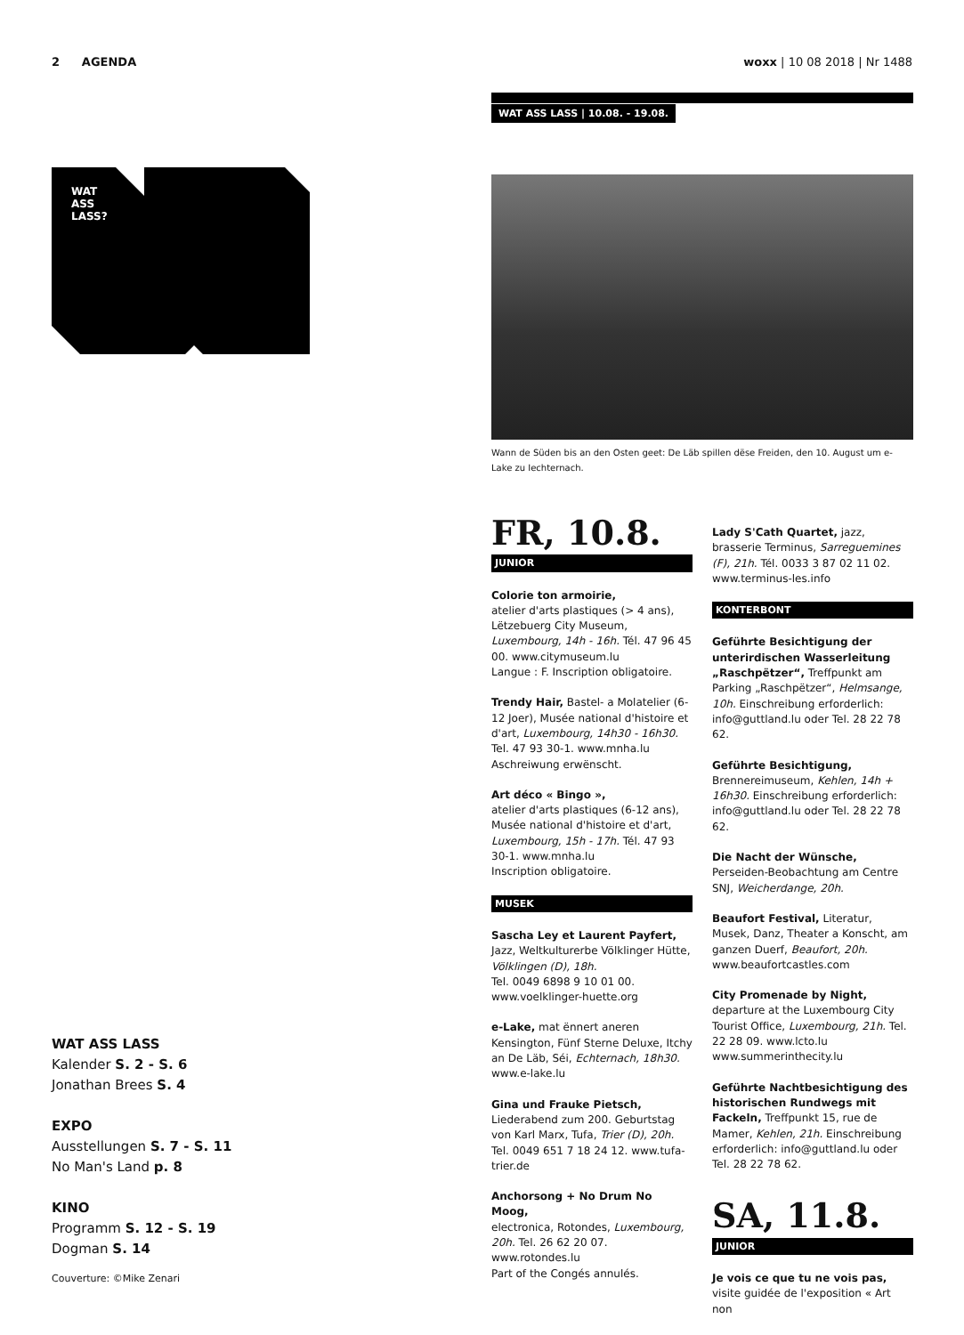2 AGENDA woxx | 10 08 2018 | Nr 1488
WAT
ASS
LASS?
WAT ASS LASS | 10.08. - 19.08.
Wann de Süden bis an den Osten geet: De Läb spillen dëse Freiden, den 10. August um e-Lake zu Iechternach.
FR, 10.8.
JUNIOR
Colorie ton armoirie,
atelier d'arts plastiques (> 4 ans), Lëtzebuerg City Museum, Luxembourg, 14h - 16h. Tél. 47 96 45 00. www.citymuseum.lu
Langue : F. Inscription obligatoire.
Trendy Hair, Bastel- a Molatelier (6-12 Joer), Musée national d'histoire et d'art, Luxembourg, 14h30 - 16h30. Tel. 47 93 30-1. www.mnha.lu
Aschreiwung erwënscht.
Art déco « Bingo »,
atelier d'arts plastiques (6-12 ans), Musée national d'histoire et d'art, Luxembourg, 15h - 17h. Tél. 47 93 30-1. www.mnha.lu
Inscription obligatoire.
MUSEK
Sascha Ley et Laurent Payfert,
Jazz, Weltkulturerbe Völklinger Hütte, Völklingen (D), 18h.
Tel. 0049 6898 9 10 01 00.
www.voelklinger-huette.org
e-Lake, mat ënnert aneren Kensington, Fünf Sterne Deluxe, Itchy an De Läb, Séi, Echternach, 18h30. www.e-lake.lu
Gina und Frauke Pietsch,
Liederabend zum 200. Geburtstag von Karl Marx, Tufa, Trier (D), 20h. Tel. 0049 651 7 18 24 12. www.tufa-trier.de
Anchorsong + No Drum No Moog,
electronica, Rotondes, Luxembourg, 20h. Tel. 26 62 20 07.
www.rotondes.lu
Part of the Congés annulés.
Lady S'Cath Quartet, jazz, brasserie Terminus, Sarreguemines (F), 21h. Tél. 0033 3 87 02 11 02. www.terminus-les.info
KONTERBONT
Geführte Besichtigung der unterirdischen Wasserleitung „Raschpëtzer“, Treffpunkt am Parking „Raschpëtzer“, Helmsange, 10h. Einschreibung erforderlich: info@guttland.lu oder Tel. 28 22 78 62.
Geführte Besichtigung,
Brennereimuseum, Kehlen, 14h + 16h30. Einschreibung erforderlich: info@guttland.lu oder Tel. 28 22 78 62.
Die Nacht der Wünsche, Perseiden-Beobachtung am Centre SNJ, Weicherdange, 20h.
Beaufort Festival, Literatur, Musek, Danz, Theater a Konscht, am ganzen Duerf, Beaufort, 20h. www.beaufortcastles.com
City Promenade by Night, departure at the Luxembourg City Tourist Office, Luxembourg, 21h. Tel. 22 28 09. www.lcto.lu
www.summerinthecity.lu
Geführte Nachtbesichtigung des historischen Rundwegs mit Fackeln, Treffpunkt 15, rue de Mamer, Kehlen, 21h. Einschreibung erforderlich: info@guttland.lu oder Tel. 28 22 78 62.
SA, 11.8.
JUNIOR
Je vois ce que tu ne vois pas, visite guidée de l'exposition « Art non
WAT ASS LASS
Kalender S. 2 - S. 6
Jonathan Brees S. 4
EXPO
Ausstellungen S. 7 - S. 11
No Man's Land p. 8
KINO
Programm S. 12 - S. 19
Dogman S. 14
Couverture: ©Mike Zenari